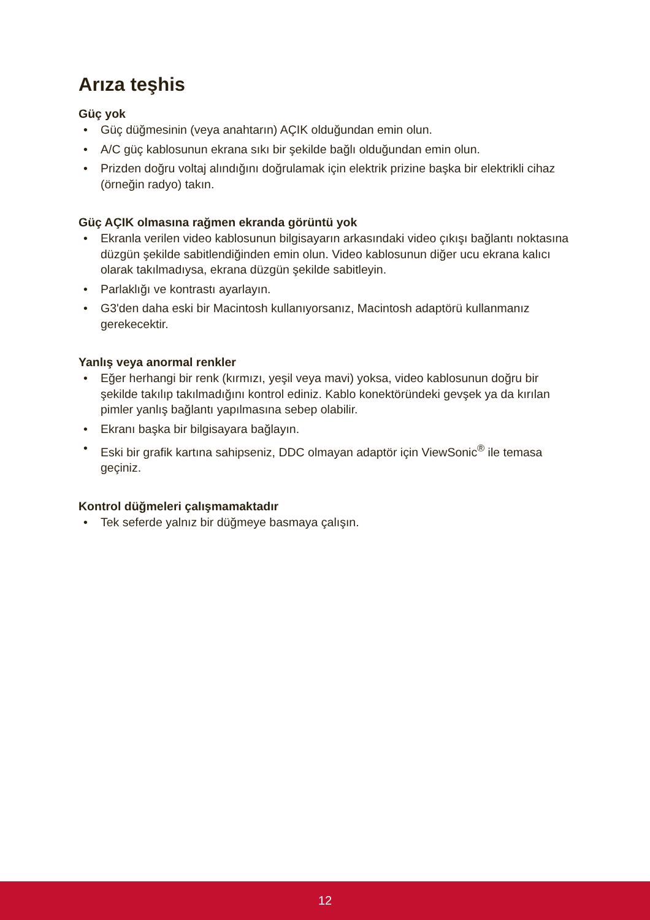Arıza teşhis
Güç yok
• Güç düğmesinin (veya anahtarın) AÇIK olduğundan emin olun.
• A/C güç kablosunun ekrana sıkı bir şekilde bağlı olduğundan emin olun.
• Prizden doğru voltaj alındığını doğrulamak için elektrik prizine başka bir elektrikli cihaz (örneğin radyo) takın.
Güç AÇIK olmasına rağmen ekranda görüntü yok
• Ekranla verilen video kablosunun bilgisayarın arkasındaki video çıkışı bağlantı noktasına düzgün şekilde sabitlendiğinden emin olun. Video kablosunun diğer ucu ekrana kalıcı olarak takılmadıysa, ekrana düzgün şekilde sabitleyin.
• Parlaklığı ve kontrastı ayarlayın.
• G3'den daha eski bir Macintosh kullanıyorsanız, Macintosh adaptörü kullanmanız gerekecektir.
Yanlış veya anormal renkler
• Eğer herhangi bir renk (kırmızı, yeşil veya mavi) yoksa, video kablosunun doğru bir şekilde takılıp takılmadığını kontrol ediniz. Kablo konektöründeki gevşek ya da kırılan pimler yanlış bağlantı yapılmasına sebep olabilir.
• Ekranı başka bir bilgisayara bağlayın.
• Eski bir grafik kartına sahipseniz, DDC olmayan adaptör için ViewSonic<sup>®</sup> ile temasa geçiniz.
Kontrol düğmeleri çalışmamaktadır
• Tek seferde yalnız bir düğmeye basmaya çalışın.
12